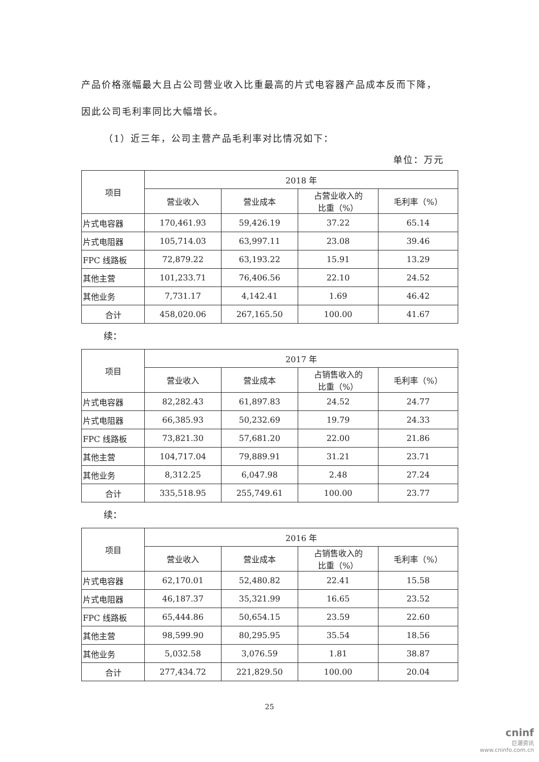产品价格涨幅最大且占公司营业收入比重最高的片式电容器产品成本反而下降，
因此公司毛利率同比大幅增长。
（1）近三年，公司主营产品毛利率对比情况如下：
单位：万元
| 项目 | 2018 年 | | | |
| --- | --- | --- | --- | --- |
| | 营业收入 | 营业成本 | 占营业收入的 比重（%） | 毛利率（%） |
| 片式电容器 | 170,461.93 | 59,426.19 | 37.22 | 65.14 |
| 片式电阻器 | 105,714.03 | 63,997.11 | 23.08 | 39.46 |
| FPC 线路板 | 72,879.22 | 63,193.22 | 15.91 | 13.29 |
| 其他主营 | 101,233.71 | 76,406.56 | 22.10 | 24.52 |
| 其他业务 | 7,731.17 | 4,142.41 | 1.69 | 46.42 |
| 合计 | 458,020.06 | 267,165.50 | 100.00 | 41.67 |
续：
| 项目 | 2017 年 | | | |
| --- | --- | --- | --- | --- |
| | 营业收入 | 营业成本 | 占销售收入的 比重（%） | 毛利率（%） |
| 片式电容器 | 82,282.43 | 61,897.83 | 24.52 | 24.77 |
| 片式电阻器 | 66,385.93 | 50,232.69 | 19.79 | 24.33 |
| FPC 线路板 | 73,821.30 | 57,681.20 | 22.00 | 21.86 |
| 其他主营 | 104,717.04 | 79,889.91 | 31.21 | 23.71 |
| 其他业务 | 8,312.25 | 6,047.98 | 2.48 | 27.24 |
| 合计 | 335,518.95 | 255,749.61 | 100.00 | 23.77 |
续：
| 项目 | 2016 年 | | | |
| --- | --- | --- | --- | --- |
| | 营业收入 | 营业成本 | 占销售收入的 比重（%） | 毛利率（%） |
| 片式电容器 | 62,170.01 | 52,480.82 | 22.41 | 15.58 |
| 片式电阻器 | 46,187.37 | 35,321.99 | 16.65 | 23.52 |
| FPC 线路板 | 65,444.86 | 50,654.15 | 23.59 | 22.60 |
| 其他主营 | 98,599.90 | 80,295.95 | 35.54 | 18.56 |
| 其他业务 | 5,032.58 | 3,076.59 | 1.81 | 38.87 |
| 合计 | 277,434.72 | 221,829.50 | 100.00 | 20.04 |
25
cninf
巨潮资讯
www.cninfo.com.cn